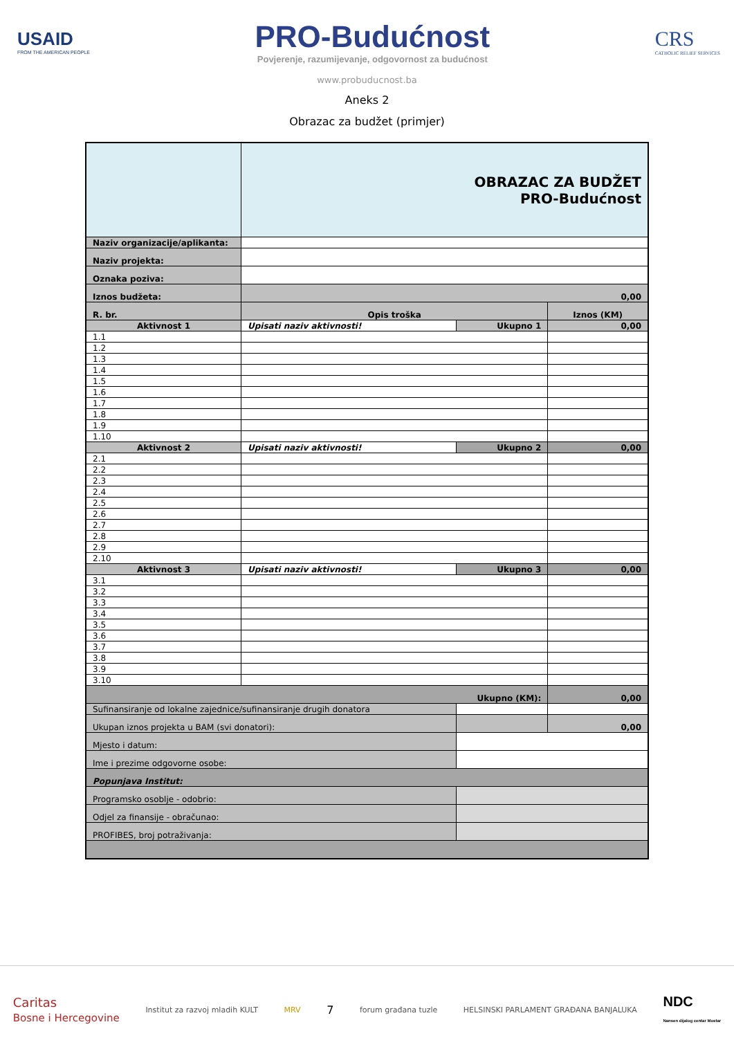USAID
FROM THE AMERICAN PEOPLE
PRO-Budućnost
Povjerenje, razumijevanje, odgovornost za budućnost
CRS
CATHOLIC RELIEF SERVICES
www.probuducnost.ba
Aneks 2
Obrazac za budžet (primjer)
| | OBRAZAC ZA BUDŽET PRO-Budućnost | | |
| Naziv organizacije/aplikanta: | | | |
| Naziv projekta: | | | |
| Oznaka poziva: | | | |
| Iznos budžeta: | 0,00 | | |
| R. br. | Opis troška | | Iznos (KM) |
| Aktivnost 1 | Upisati naziv aktivnosti! | Ukupno 1 | 0,00 |
| 1.1 | | | |
| 1.2 | | | |
| 1.3 | | | |
| 1.4 | | | |
| 1.5 | | | |
| 1.6 | | | |
| 1.7 | | | |
| 1.8 | | | |
| 1.9 | | | |
| 1.10 | | | |
| Aktivnost 2 | Upisati naziv aktivnosti! | Ukupno 2 | 0,00 |
| 2.1 | | | |
| 2.2 | | | |
| 2.3 | | | |
| 2.4 | | | |
| 2.5 | | | |
| 2.6 | | | |
| 2.7 | | | |
| 2.8 | | | |
| 2.9 | | | |
| 2.10 | | | |
| Aktivnost 3 | Upisati naziv aktivnosti! | Ukupno 3 | 0,00 |
| 3.1 | | | |
| 3.2 | | | |
| 3.3 | | | |
| 3.4 | | | |
| 3.5 | | | |
| 3.6 | | | |
| 3.7 | | | |
| 3.8 | | | |
| 3.9 | | | |
| 3.10 | | | |
| Ukupno (KM): | | | 0,00 |
| Sufinansiranje od lokalne zajednice/sufinansiranje drugih donatora | | | |
| Ukupan iznos projekta u BAM (svi donatori): | | | 0,00 |
| Mjesto i datum: | | | |
| Ime i prezime odgovorne osobe: | | | |
| Popunjava Institut: | | | |
| Programsko osoblje - odobrio: | | | |
| Odjel za finansije - obračunao: | | | |
| PROFIBES, broj potraživanja: | | | |
Caritas
Bosne i Hercegovine Institut za razvoj mladih KULT MRV 7 forum građana tuzle HELSINSKI PARLAMENT GRAĐANA BANJALUKA NDC
Nansen dijalog centar Mostar